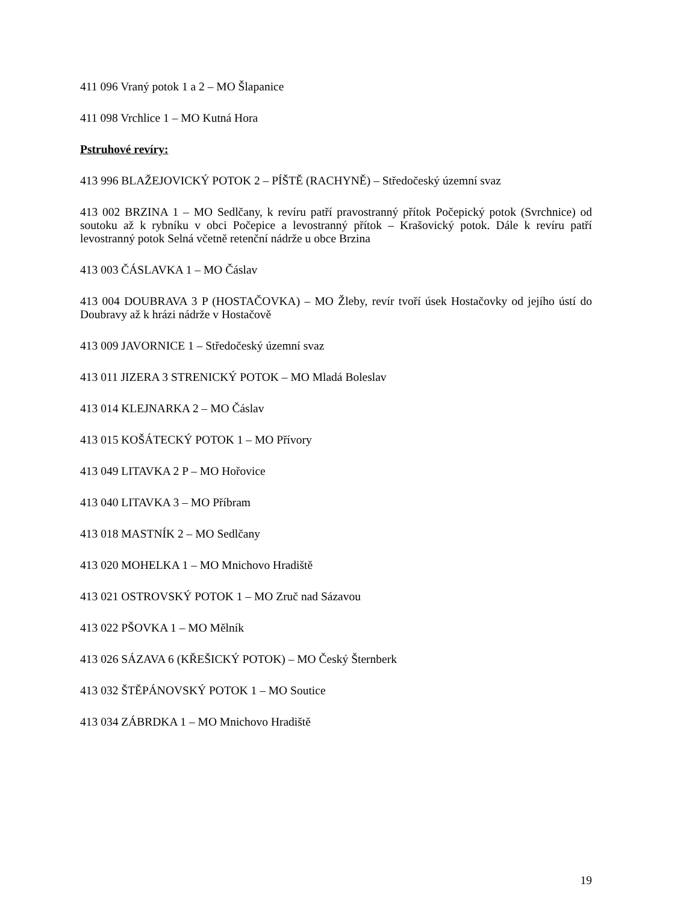411 096 Vraný potok 1 a 2 – MO Šlapanice
411 098 Vrchlice 1 – MO Kutná Hora
Pstruhové revíry:
413 996 BLAŽEJOVICKÝ POTOK 2 – PÍŠTĚ (RACHYNĚ) – Středočeský územní svaz
413 002 BRZINA 1 – MO Sedlčany, k revíru patří pravostranný přítok Počepický potok (Svrchnice) od soutoku až k rybníku v obci Počepice a levostranný přítok – Krašovický potok. Dále k revíru patří levostranný potok Selná včetně retenční nádrže u obce Brzina
413 003 ČÁSLAVKA 1 – MO Čáslav
413 004 DOUBRAVA 3 P (HOSTAČOVKA) – MO Žleby, revír tvoří úsek Hostačovky od jejího ústí do Doubravy až k hrázi nádrže v Hostačově
413 009 JAVORNICE 1 – Středočeský územní svaz
413 011 JIZERA 3 STRENICKÝ POTOK – MO Mladá Boleslav
413 014 KLEJNARKA 2 – MO Čáslav
413 015 KOŠÁTECKÝ POTOK 1 – MO Přívory
413 049 LITAVKA 2 P – MO Hořovice
413 040 LITAVKA 3 – MO Příbram
413 018 MASTNÍK 2 – MO Sedlčany
413 020 MOHELKA 1 – MO Mnichovo Hradiště
413 021 OSTROVSKÝ POTOK 1 – MO Zruč nad Sázavou
413 022 PŠOVKA 1 – MO Mělník
413 026 SÁZAVA 6 (KŘEŠICKÝ POTOK) – MO Český Šternberk
413 032 ŠTĚPÁNOVSKÝ POTOK 1 – MO Soutice
413 034 ZÁBRDKA 1 – MO Mnichovo Hradiště
19